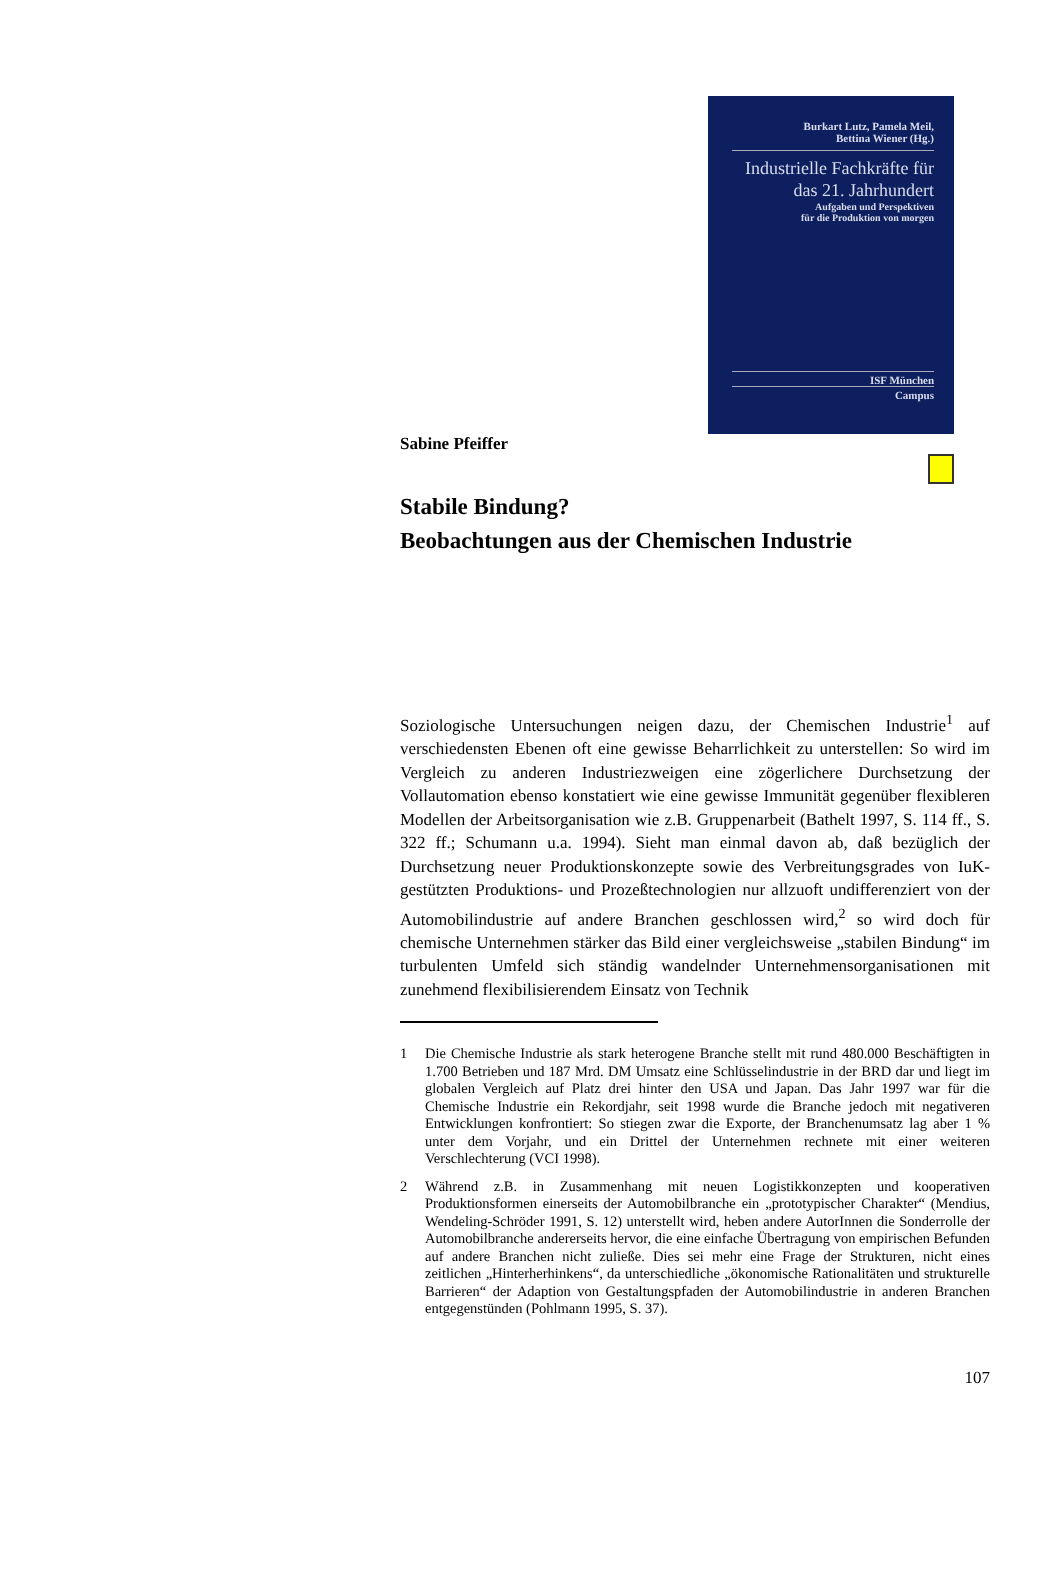Burkart Lutz, Pamela Meil,
Bettina Wiener (Hg.)
Industrielle Fachkräfte für das 21. Jahrhundert
Aufgaben und Perspektiven
für die Produktion von morgen
ISF München
Campus
Sabine Pfeiffer
Stabile Bindung?
Beobachtungen aus der Chemischen Industrie
Soziologische Untersuchungen neigen dazu, der Chemischen Industrie<sup>1</sup> auf verschiedensten Ebenen oft eine gewisse Beharrlichkeit zu unterstellen: So wird im Vergleich zu anderen Industriezweigen eine zögerlichere Durchsetzung der Vollautomation ebenso konstatiert wie eine gewisse Immunität gegenüber flexibleren Modellen der Arbeitsorganisation wie z.B. Gruppenarbeit (Bathelt 1997, S. 114 ff., S. 322 ff.; Schumann u.a. 1994). Sieht man einmal davon ab, daß bezüglich der Durchsetzung neuer Produktionskonzepte sowie des Verbreitungsgrades von IuK-gestützten Produktions- und Prozeßtechnologien nur allzuoft undifferenziert von der Automobilindustrie auf andere Branchen geschlossen wird,<sup>2</sup> so wird doch für chemische Unternehmen stärker das Bild einer vergleichsweise „stabilen Bindung“ im turbulenten Umfeld sich ständig wandelnder Unternehmensorganisationen mit zunehmend flexibilisierendem Einsatz von Technik
1 Die Chemische Industrie als stark heterogene Branche stellt mit rund 480.000 Beschäftigten in 1.700 Betrieben und 187 Mrd. DM Umsatz eine Schlüsselindustrie in der BRD dar und liegt im globalen Vergleich auf Platz drei hinter den USA und Japan. Das Jahr 1997 war für die Chemische Industrie ein Rekordjahr, seit 1998 wurde die Branche jedoch mit negativeren Entwicklungen konfrontiert: So stiegen zwar die Exporte, der Branchenumsatz lag aber 1 % unter dem Vorjahr, und ein Drittel der Unternehmen rechnete mit einer weiteren Verschlechterung (VCI 1998).
2 Während z.B. in Zusammenhang mit neuen Logistikkonzepten und kooperativen Produktionsformen einerseits der Automobilbranche ein „prototypischer Charakter“ (Mendius, Wendeling-Schröder 1991, S. 12) unterstellt wird, heben andere AutorInnen die Sonderrolle der Automobilbranche andererseits hervor, die eine einfache Übertragung von empirischen Befunden auf andere Branchen nicht zuließe. Dies sei mehr eine Frage der Strukturen, nicht eines zeitlichen „Hinterherhinkens“, da unterschiedliche „ökonomische Rationalitäten und strukturelle Barrieren“ der Adaption von Gestaltungspfaden der Automobilindustrie in anderen Branchen entgegenstünden (Pohlmann 1995, S. 37).
107